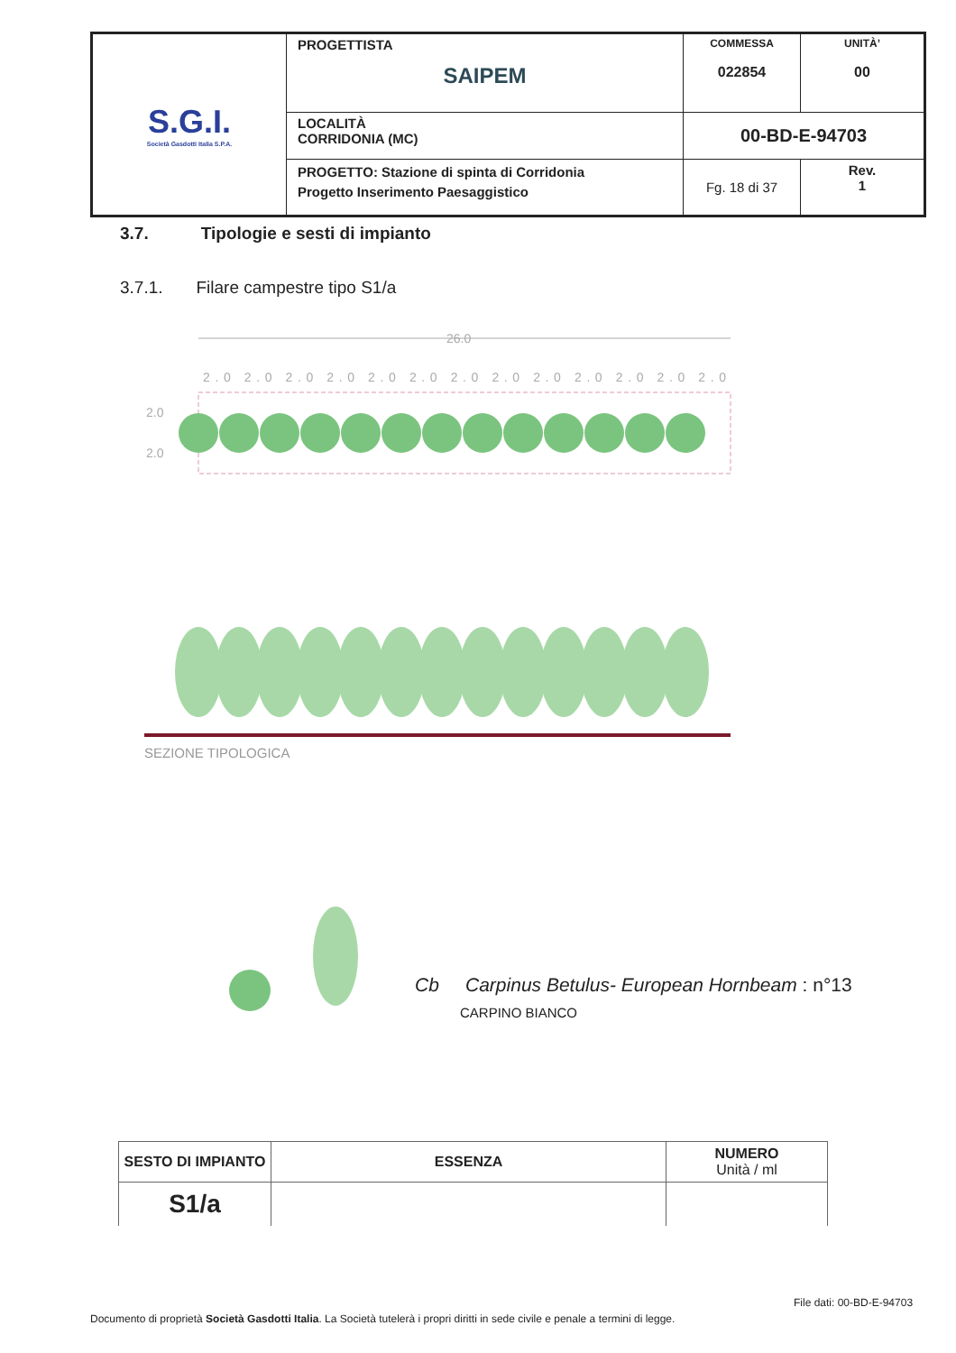| S.G.I. Società Gasdotti Italia S.P.A. | PROGETTISTA SAIPEM | COMMESSA 022854 | UNITÀ’ 00 |
| | LOCALITÀ CORRIDONIA (MC) | 00-BD-E-94703 | |
| | PROGETTO: Stazione di spinta di Corridonia Progetto Inserimento Paesaggistico | Fg. 18 di 37 | Rev. 1 |
3.7. Tipologie e sesti di impianto
3.7.1. Filare campestre tipo S1/a
26.0
2.0 2.0 2.0 2.0 2.0 2.0 2.0 2.0 2.0 2.0 2.0 2.0 2.0
2.0
2.0
SEZIONE TIPOLOGICA
Cb Carpinus Betulus- European Hornbeam : n°13
CARPINO BIANCO
| SESTO DI IMPIANTO | ESSENZA | NUMERO Unità / ml |
| --- | --- | --- |
| S1/a | | |
File dati: 00-BD-E-94703
Documento di proprietà Società Gasdotti Italia. La Società tutelerà i propri diritti in sede civile e penale a termini di legge.